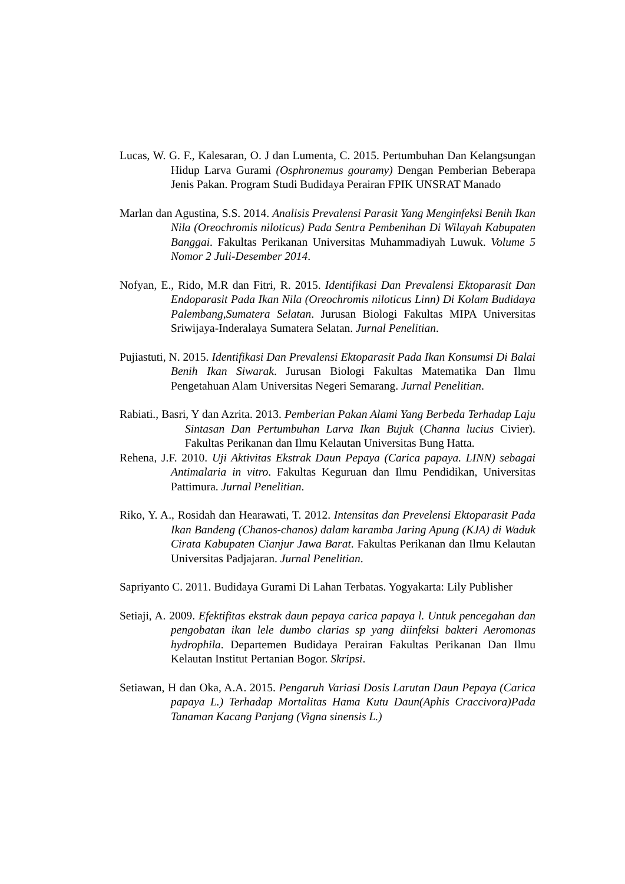Lucas, W. G. F., Kalesaran, O. J dan Lumenta, C. 2015. Pertumbuhan Dan Kelangsungan Hidup Larva Gurami (Osphronemus gouramy) Dengan Pemberian Beberapa Jenis Pakan. Program Studi Budidaya Perairan FPIK UNSRAT Manado
Marlan dan Agustina, S.S. 2014. Analisis Prevalensi Parasit Yang Menginfeksi Benih Ikan Nila (Oreochromis niloticus) Pada Sentra Pembenihan Di Wilayah Kabupaten Banggai. Fakultas Perikanan Universitas Muhammadiyah Luwuk. Volume 5 Nomor 2 Juli-Desember 2014.
Nofyan, E., Rido, M.R dan Fitri, R. 2015. Identifikasi Dan Prevalensi Ektoparasit Dan Endoparasit Pada Ikan Nila (Oreochromis niloticus Linn) Di Kolam Budidaya Palembang,Sumatera Selatan. Jurusan Biologi Fakultas MIPA Universitas Sriwijaya-Inderalaya Sumatera Selatan. Jurnal Penelitian.
Pujiastuti, N. 2015. Identifikasi Dan Prevalensi Ektoparasit Pada Ikan Konsumsi Di Balai Benih Ikan Siwarak. Jurusan Biologi Fakultas Matematika Dan Ilmu Pengetahuan Alam Universitas Negeri Semarang. Jurnal Penelitian.
Rabiati., Basri, Y dan Azrita. 2013. Pemberian Pakan Alami Yang Berbeda Terhadap Laju Sintasan Dan Pertumbuhan Larva Ikan Bujuk (Channa lucius Civier). Fakultas Perikanan dan Ilmu Kelautan Universitas Bung Hatta.
Rehena, J.F. 2010. Uji Aktivitas Ekstrak Daun Pepaya (Carica papaya. LINN) sebagai Antimalaria in vitro. Fakultas Keguruan dan Ilmu Pendidikan, Universitas Pattimura. Jurnal Penelitian.
Riko, Y. A., Rosidah dan Hearawati, T. 2012. Intensitas dan Prevelensi Ektoparasit Pada Ikan Bandeng (Chanos-chanos) dalam karamba Jaring Apung (KJA) di Waduk Cirata Kabupaten Cianjur Jawa Barat. Fakultas Perikanan dan Ilmu Kelautan Universitas Padjajaran. Jurnal Penelitian.
Sapriyanto C. 2011. Budidaya Gurami Di Lahan Terbatas. Yogyakarta: Lily Publisher
Setiaji, A. 2009. Efektifitas ekstrak daun pepaya carica papaya l. Untuk pencegahan dan pengobatan ikan lele dumbo clarias sp yang diinfeksi bakteri Aeromonas hydrophila. Departemen Budidaya Perairan Fakultas Perikanan Dan Ilmu Kelautan Institut Pertanian Bogor. Skripsi.
Setiawan, H dan Oka, A.A. 2015. Pengaruh Variasi Dosis Larutan Daun Pepaya (Carica papaya L.) Terhadap Mortalitas Hama Kutu Daun(Aphis Craccivora)Pada Tanaman Kacang Panjang (Vigna sinensis L.)